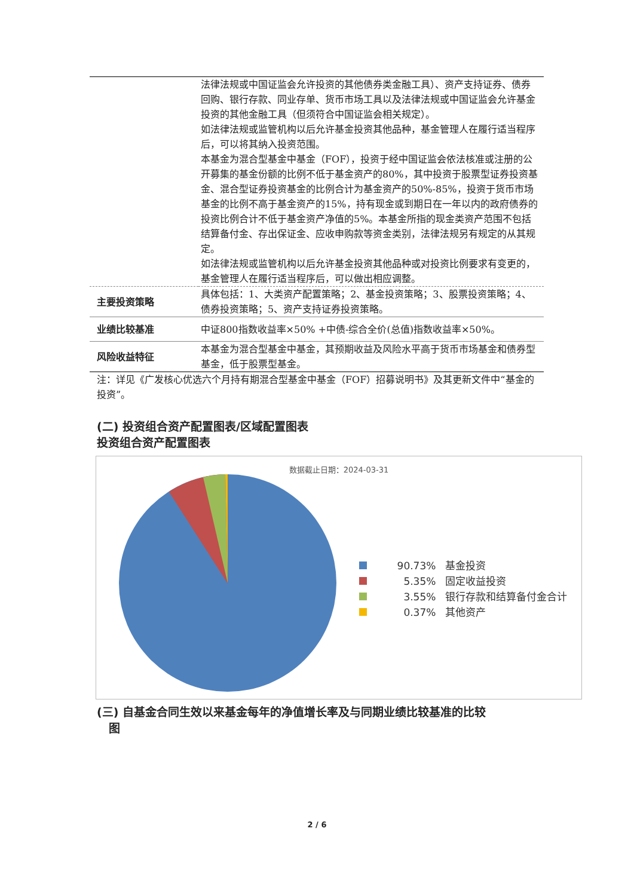| | 法律法规或中国证监会允许投资的其他债券类金融工具）、资产支持证券、债券回购、银行存款、同业存单、货币市场工具以及法律法规或中国证监会允许基金投资的其他金融工具（但须符合中国证监会相关规定）。 如法律法规或监管机构以后允许基金投资其他品种，基金管理人在履行适当程序后，可以将其纳入投资范围。 本基金为混合型基金中基金（FOF），投资于经中国证监会依法核准或注册的公开募集的基金份额的比例不低于基金资产的80%，其中投资于股票型证券投资基金、混合型证券投资基金的比例合计为基金资产的50%-85%，投资于货币市场基金的比例不高于基金资产的15%，持有现金或到期日在一年以内的政府债券的投资比例合计不低于基金资产净值的5%。本基金所指的现金类资产范围不包括结算备付金、存出保证金、应收申购款等资金类别，法律法规另有规定的从其规定。 如法律法规或监管机构以后允许基金投资其他品种或对投资比例要求有变更的，基金管理人在履行适当程序后，可以做出相应调整。 |
| 主要投资策略 | 具体包括：1、大类资产配置策略；2、基金投资策略；3、股票投资策略；4、债券投资策略；5、资产支持证券投资策略。 |
| 业绩比较基准 | 中证800指数收益率×50% +中债-综合全价(总值)指数收益率×50%。 |
| 风险收益特征 | 本基金为混合型基金中基金，其预期收益及风险水平高于货币市场基金和债券型基金，低于股票型基金。 |
注：详见《广发核心优选六个月持有期混合型基金中基金（FOF）招募说明书》及其更新文件中“基金的投资”。
(二) 投资组合资产配置图表/区域配置图表
投资组合资产配置图表
数据截止日期：2024-03-31
90.73% 基金投资
5.35% 固定收益投资
3.55% 银行存款和结算备付金合计
0.37% 其他资产
(三) 自基金合同生效以来基金每年的净值增长率及与同期业绩比较基准的比较
图
2 / 6